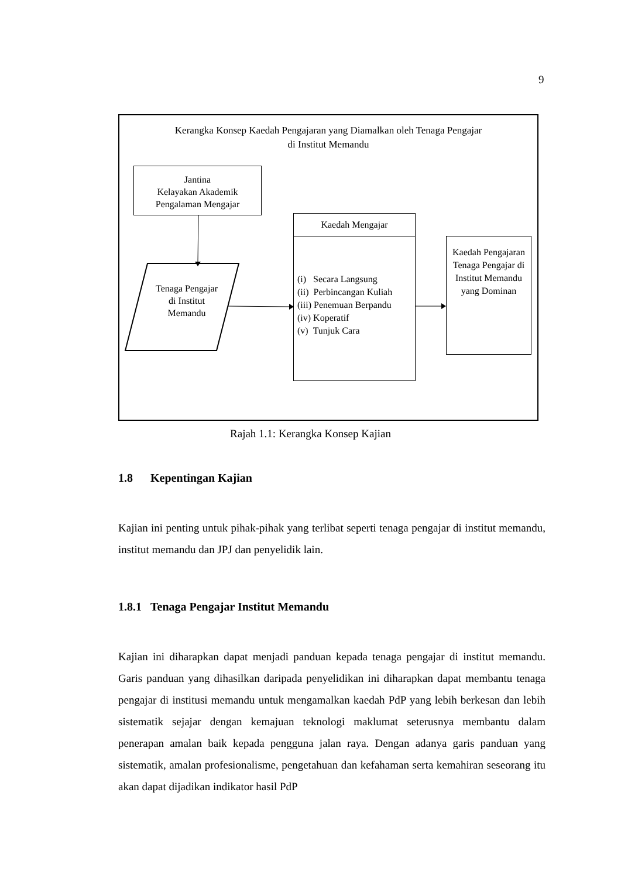9
Kerangka Konsep Kaedah Pengajaran yang Diamalkan oleh Tenaga Pengajar
di Institut Memandu
Jantina
Kelayakan Akademik
Pengalaman Mengajar
Tenaga Pengajar di Institut Memandu
Kaedah Mengajar
(i) Secara Langsung
(ii) Perbincangan Kuliah
(iii) Penemuan Berpandu
(iv) Koperatif
(v) Tunjuk Cara
Kaedah Pengajaran Tenaga Pengajar di Institut Memandu yang Dominan
Rajah 1.1: Kerangka Konsep Kajian
1.8 Kepentingan Kajian
Kajian ini penting untuk pihak-pihak yang terlibat seperti tenaga pengajar di institut memandu, institut memandu dan JPJ dan penyelidik lain.
1.8.1 Tenaga Pengajar Institut Memandu
Kajian ini diharapkan dapat menjadi panduan kepada tenaga pengajar di institut memandu. Garis panduan yang dihasilkan daripada penyelidikan ini diharapkan dapat membantu tenaga pengajar di institusi memandu untuk mengamalkan kaedah PdP yang lebih berkesan dan lebih sistematik sejajar dengan kemajuan teknologi maklumat seterusnya membantu dalam penerapan amalan baik kepada pengguna jalan raya. Dengan adanya garis panduan yang sistematik, amalan profesionalisme, pengetahuan dan kefahaman serta kemahiran seseorang itu akan dapat dijadikan indikator hasil PdP